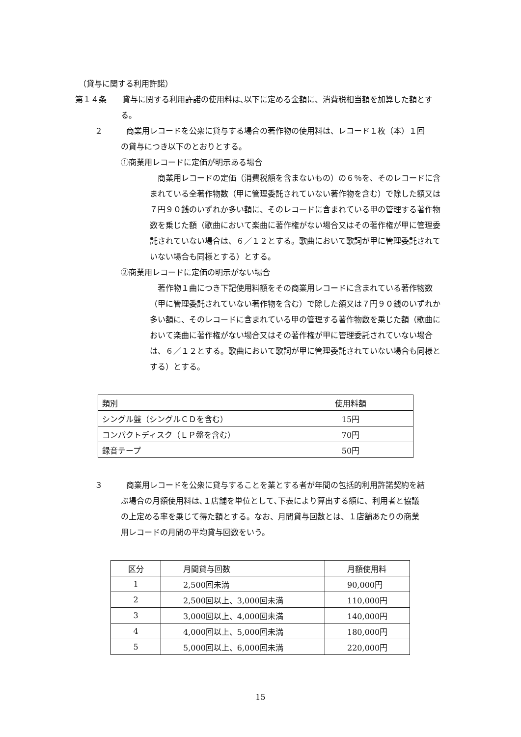（貸与に関する利用許諾）
第１４条　　貸与に関する利用許諾の使用料は､以下に定める金額に、消費税相当額を加算した額とする。
２　　　商業用レコードを公衆に貸与する場合の著作物の使用料は、レコード１枚（本）１回の貸与につき以下のとおりとする。
①商業用レコードに定価が明示ある場合
商業用レコードの定価（消費税額を含まないもの）の６％を、そのレコードに含まれている全著作物数（甲に管理委託されていない著作物を含む）で除した額又は７円９０銭のいずれか多い額に、そのレコードに含まれている甲の管理する著作物数を乗じた額（歌曲において楽曲に著作権がない場合又はその著作権が甲に管理委託されていない場合は、６／１２とする。歌曲において歌詞が甲に管理委託されていない場合も同様とする）とする。
②商業用レコードに定価の明示がない場合
著作物１曲につき下記使用料額をその商業用レコードに含まれている著作物数（甲に管理委託されていない著作物を含む）で除した額又は７円９０銭のいずれか多い額に、そのレコードに含まれている甲の管理する著作物数を乗じた額（歌曲において楽曲に著作権がない場合又はその著作権が甲に管理委託されていない場合は、６／１２とする。歌曲において歌詞が甲に管理委託されていない場合も同様とする）とする。
| 類別 | 使用料額 |
| シングル盤（シングルＣＤを含む） | 15円 |
| コンパクトディスク（ＬＰ盤を含む） | 70円 |
| 録音テープ | 50円 |
３　　　商業用レコードを公衆に貸与することを業とする者が年間の包括的利用許諾契約を結ぶ場合の月額使用料は､１店舗を単位として､下表により算出する額に、利用者と協議の上定める率を乗じて得た額とする。なお、月間貸与回数とは、１店舗あたりの商業用レコードの月間の平均貸与回数をいう。
| 区分 | 月間貸与回数 | 月額使用料 |
| 1 | 2,500回未満 | 90,000円 |
| 2 | 2,500回以上、3,000回未満 | 110,000円 |
| 3 | 3,000回以上、4,000回未満 | 140,000円 |
| 4 | 4,000回以上、5,000回未満 | 180,000円 |
| 5 | 5,000回以上、6,000回未満 | 220,000円 |
15